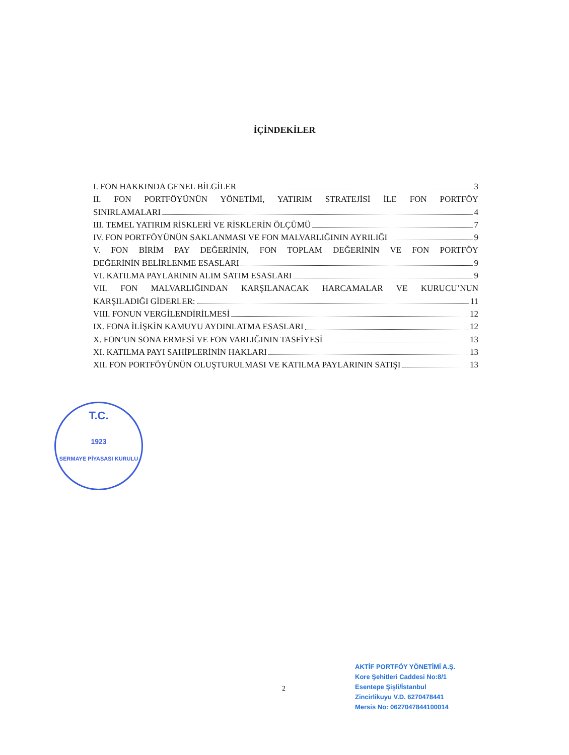İÇİNDEKİLER
I. FON HAKKINDA GENEL BİLGİLER 3
II. FON PORTFÖYÜNÜN YÖNETİMİ, YATIRIM STRATEJİSİ İLE FON PORTFÖY
SINIRLAMALARI 4
III. TEMEL YATIRIM RİSKLERİ VE RİSKLERİN ÖLÇÜMÜ 7
IV. FON PORTFÖYÜNÜN SAKLANMASI VE FON MALVARLIĞININ AYRILIĞI 9
V. FON BİRİM PAY DEĞERİNİN, FON TOPLAM DEĞERİNİN VE FON PORTFÖY
DEĞERİNİN BELİRLENME ESASLARI 9
VI. KATILMA PAYLARININ ALIM SATIM ESASLARI 9
VII. FON MALVARLIĞINDAN KARŞILANACAK HARCAMALAR VE KURUCU’NUN
KARŞILADIĞI GİDERLER: 11
VIII. FONUN VERGİLENDİRİLMESİ 12
IX. FONA İLİŞKİN KAMUYU AYDINLATMA ESASLARI 12
X. FON’UN SONA ERMESİ VE FON VARLIĞININ TASFİYESİ 13
XI. KATILMA PAYI SAHİPLERİNİN HAKLARI 13
XII. FON PORTFÖYÜNÜN OLUŞTURULMASI VE KATILMA PAYLARININ SATIŞI 13
T.C.
1923
SERMAYE PİYASASI KURULU
2
AKTİF PORTFÖY YÖNETİMİ A.Ş.
Kore Şehitleri Caddesi No:8/1
Esentepe Şişli/İstanbul
Zincirlikuyu V.D. 6270478441
Mersis No: 0627047844100014